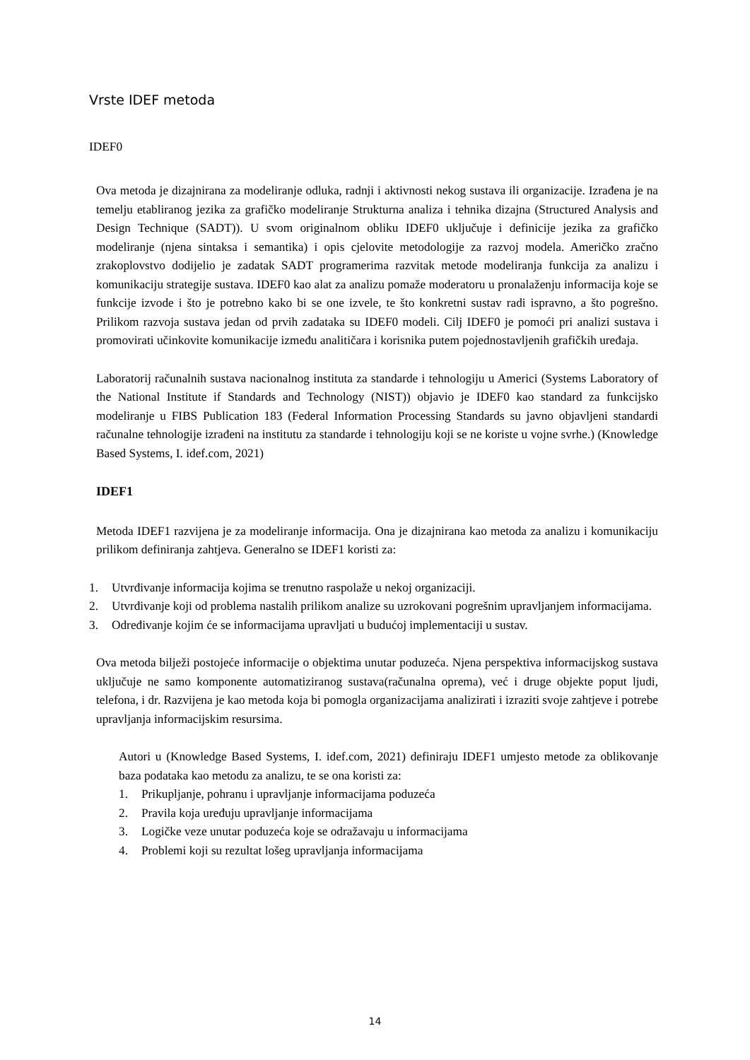Vrste IDEF metoda
IDEF0
Ova metoda je dizajnirana za modeliranje odluka, radnji i aktivnosti nekog sustava ili organizacije. Izrađena je na temelju etabliranog jezika za grafičko modeliranje Strukturna analiza i tehnika dizajna (Structured Analysis and Design Technique (SADT)). U svom originalnom obliku IDEF0 uključuje i definicije jezika za grafičko modeliranje (njena sintaksa i semantika) i opis cjelovite metodologije za razvoj modela. Američko zračno zrakoplovstvo dodijelio je zadatak SADT programerima razvitak metode modeliranja funkcija za analizu i komunikaciju strategije sustava. IDEF0 kao alat za analizu pomaže moderatoru u pronalaženju informacija koje se funkcije izvode i što je potrebno kako bi se one izvele, te što konkretni sustav radi ispravno, a što pogrešno. Prilikom razvoja sustava jedan od prvih zadataka su IDEF0 modeli. Cilj IDEF0 je pomoći pri analizi sustava i promovirati učinkovite komunikacije između analitičara i korisnika putem pojednostavljenih grafičkih uređaja.
Laboratorij računalnih sustava nacionalnog instituta za standarde i tehnologiju u Americi (Systems Laboratory of the National Institute if Standards and Technology (NIST)) objavio je IDEF0 kao standard za funkcijsko modeliranje u FIBS Publication 183 (Federal Information Processing Standards su javno objavljeni standardi računalne tehnologije izrađeni na institutu za standarde i tehnologiju koji se ne koriste u vojne svrhe.) (Knowledge Based Systems, I. idef.com, 2021)
IDEF1
Metoda IDEF1 razvijena je za modeliranje informacija. Ona je dizajnirana kao metoda za analizu i komunikaciju prilikom definiranja zahtjeva. Generalno se IDEF1 koristi za:
1. Utvrđivanje informacija kojima se trenutno raspolaže u nekoj organizaciji.
2. Utvrđivanje koji od problema nastalih prilikom analize su uzrokovani pogrešnim upravljanjem informacijama.
3. Određivanje kojim će se informacijama upravljati u budućoj implementaciji u sustav.
Ova metoda bilježi postojeće informacije o objektima unutar poduzeća. Njena perspektiva informacijskog sustava uključuje ne samo komponente automatiziranog sustava(računalna oprema), već i druge objekte poput ljudi, telefona, i dr. Razvijena je kao metoda koja bi pomogla organizacijama analizirati i izraziti svoje zahtjeve i potrebe upravljanja informacijskim resursima.
Autori u (Knowledge Based Systems, I. idef.com, 2021) definiraju IDEF1 umjesto metode za oblikovanje baza podataka kao metodu za analizu, te se ona koristi za:
1. Prikupljanje, pohranu i upravljanje informacijama poduzeća
2. Pravila koja uređuju upravljanje informacijama
3. Logičke veze unutar poduzeća koje se odražavaju u informacijama
4. Problemi koji su rezultat lošeg upravljanja informacijama
14